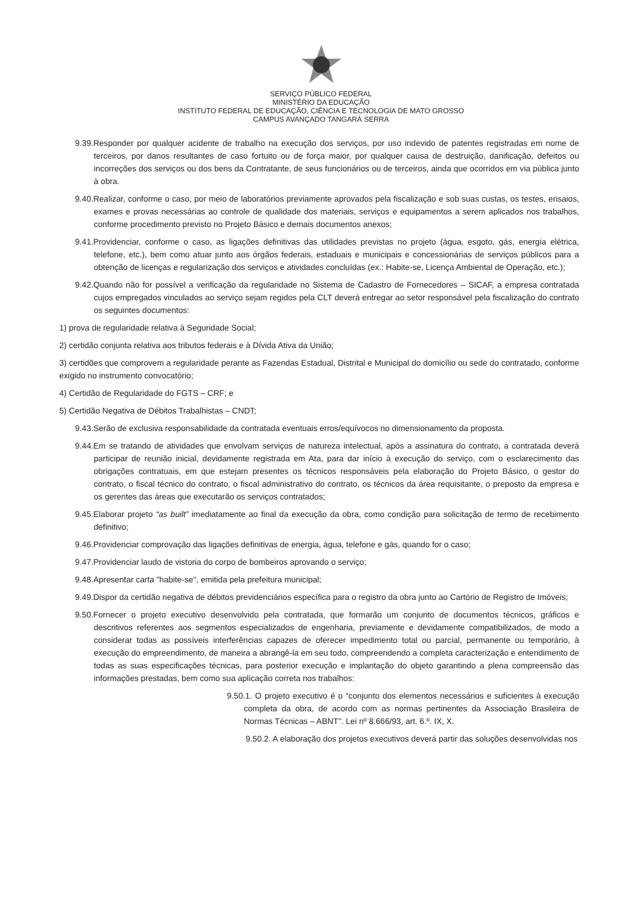SERVIÇO PÚBLICO FEDERAL
MINISTÉRIO DA EDUCAÇÃO
INSTITUTO FEDERAL DE EDUCAÇÃO, CIÊNCIA E TECNOLOGIA DE MATO GROSSO
CAMPUS AVANÇADO TANGARÁ SERRA
9.39.Responder por qualquer acidente de trabalho na execução dos serviços, por uso indevido de patentes registradas em nome de terceiros, por danos resultantes de caso fortuito ou de força maior, por qualquer causa de destruição, danificação, defeitos ou incorreções dos serviços ou dos bens da Contratante, de seus funcionários ou de terceiros, ainda que ocorridos em via pública junto à obra.
9.40.Realizar, conforme o caso, por meio de laboratórios previamente aprovados pela fiscalização e sob suas custas, os testes, ensaios, exames e provas necessárias ao controle de qualidade dos materiais, serviços e equipamentos a serem aplicados nos trabalhos, conforme procedimento previsto no Projeto Básico e demais documentos anexos;
9.41.Providenciar, conforme o caso, as ligações definitivas das utilidades previstas no projeto (água, esgoto, gás, energia elétrica, telefone, etc.), bem como atuar junto aos órgãos federais, estaduais e municipais e concessionárias de serviços públicos para a obtenção de licenças e regularização dos serviços e atividades concluídas (ex.: Habite-se, Licença Ambiental de Operação, etc.);
9.42.Quando não for possível a verificação da regularidade no Sistema de Cadastro de Fornecedores – SICAF, a empresa contratada cujos empregados vinculados ao serviço sejam regidos pela CLT deverá entregar ao setor responsável pela fiscalização do contrato os seguintes documentos:
1) prova de regularidade relativa à Seguridade Social;
2) certidão conjunta relativa aos tributos federais e à Dívida Ativa da União;
3) certidões que comprovem a regularidade perante as Fazendas Estadual, Distrital e Municipal do domicílio ou sede do contratado, conforme exigido no instrumento convocatório;
4) Certidão de Regularidade do FGTS – CRF; e
5) Certidão Negativa de Débitos Trabalhistas – CNDT;
9.43.Serão de exclusiva responsabilidade da contratada eventuais erros/equívocos no dimensionamento da proposta.
9.44.Em se tratando de atividades que envolvam serviços de natureza intelectual, após a assinatura do contrato, a contratada deverá participar de reunião inicial, devidamente registrada em Ata, para dar início à execução do serviço, com o esclarecimento das obrigações contratuais, em que estejam presentes os técnicos responsáveis pela elaboração do Projeto Básico, o gestor do contrato, o fiscal técnico do contrato, o fiscal administrativo do contrato, os técnicos da área requisitante, o preposto da empresa e os gerentes das áreas que executarão os serviços contratados;
9.45.Elaborar projeto “as built” imediatamente ao final da execução da obra, como condição para solicitação de termo de recebimento definitivo;
9.46.Providenciar comprovação das ligações definitivas de energia, água, telefone e gás, quando for o caso;
9.47.Providenciar laudo de vistoria do corpo de bombeiros aprovando o serviço;
9.48.Apresentar carta "habite-se", emitida pela prefeitura municipal;
9.49.Dispor da certidão negativa de débitos previdenciários específica para o registro da obra junto ao Cartório de Registro de Imóveis;
9.50.Fornecer o projeto executivo desenvolvido pela contratada, que formarão um conjunto de documentos técnicos, gráficos e descritivos referentes aos segmentos especializados de engenharia, previamente e devidamente compatibilizados, de modo a considerar todas as possíveis interferências capazes de oferecer impedimento total ou parcial, permanente ou temporário, à execução do empreendimento, de maneira a abrangê-la em seu todo, compreendendo a completa caracterização e entendimento de todas as suas especificações técnicas, para posterior execução e implantação do objeto garantindo a plena compreensão das informações prestadas, bem como sua aplicação correta nos trabalhos:
9.50.1. O projeto executivo é o “conjunto dos elementos necessários e suficientes à execução completa da obra, de acordo com as normas pertinentes da Associação Brasileira de Normas Técnicas – ABNT". Lei nº 8.666/93, art. 6.º. IX, X.
9.50.2. A elaboração dos projetos executivos deverá partir das soluções desenvolvidas nos